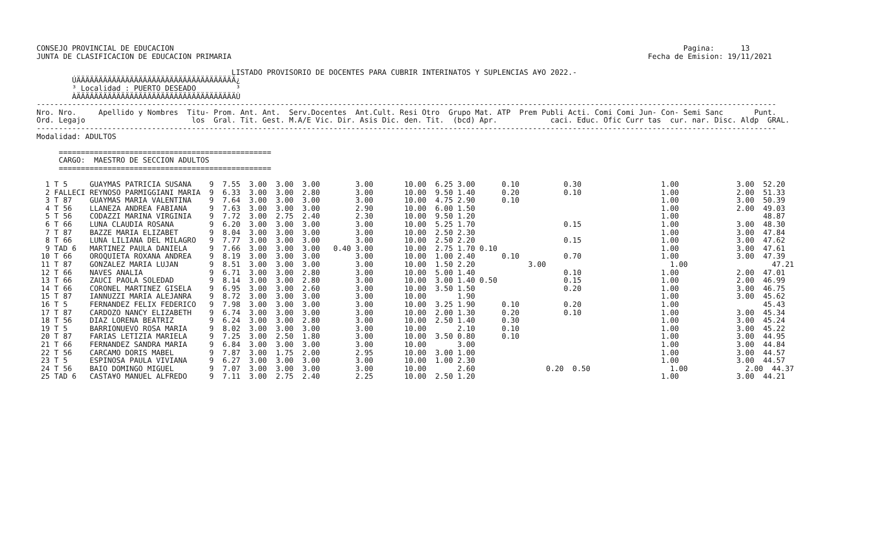CONSEJO PROVINCIAL DE EDUCACION                                                                                                                   Pagina:      13
JUNTA DE CLASIFICACION DE EDUCACION PRIMARIA                                                                                              Fecha de Emision: 19/11/2021

                                            LISTADO PROVISORIO DE DOCENTES PARA CUBRIR INTERINATOS Y SUPLENCIAS A¥O 2022.-
        ÚÄÄÄÄÄÄÄÄÄÄÄÄÄÄÄÄÄÄÄÄÄÄÄÄÄÄÄÄÄÄÄÄÄÄÄÄ¿
        ³ Localidad : PUERTO DESEADO         ³
        ÀÄÄÄÄÄÄÄÄÄÄÄÄÄÄÄÄÄÄÄÄÄÄÄÄÄÄÄÄÄÄÄÄÄÄÄÄÙ
-----------------------------------------------------------------------------------------------------------------------------------------------------------------------
Nro. Nro.     Apellido y Nombres  Titu- Prom. Ant. Ant.  Serv.Docentes  Ant.Cult. Resi Otro  Grupo Mat. ATP  Prem Publi Acti. Comi Comi Jun- Con- Semi Sanc       Punt.
Ord. Legajo                        los  Gral. Tit. Gest. M.A/E Vic. Dir. Asis Dic. den. Tit.  (bcd) Apr.            caci. Educ. Ofic Curr tas  cur. nar. Disc. Aldp  GRAL.
-----------------------------------------------------------------------------------------------------------------------------------------------------------------------
Modalidad: ADULTOS

     ================================================
     CARGO:  MAESTRO DE SECCION ADULTOS
     ================================================

  1 T 5     GUAYMAS PATRICIA SUSANA    9  7.55  3.00  3.00  3.00        3.00       10.00  6.25 3.00      0.10          0.30                  1.00             3.00  52.20
  2 FALLECI REYNOSO PARMIGGIANI MARIA  9  6.33  3.00  3.00  2.80        3.00       10.00  9.50 1.40      0.20          0.10                  1.00             2.00  51.33
  3 T 87    GUAYMAS MARIA VALENTINA    9  7.64  3.00  3.00  3.00        3.00       10.00  4.75 2.90      0.10                                1.00             3.00  50.39
  4 T 56    LLANEZA ANDREA FABIANA     9  7.63  3.00  3.00  3.00        2.90       10.00  6.00 1.50                                          1.00             2.00  49.03
  5 T 56    CODAZZI MARINA VIRGINIA    9  7.72  3.00  2.75  2.40        2.30       10.00  9.50 1.20                                          1.00                   48.87
  6 T 66    LUNA CLAUDIA ROSANA        9  6.20  3.00  3.00  3.00        3.00       10.00  5.25 1.70                    0.15                  1.00             3.00  48.30
  7 T 87    BAZZE MARIA ELIZABET       9  8.04  3.00  3.00  3.00        3.00       10.00  2.50 2.30                                          1.00             3.00  47.84
  8 T 66    LUNA LILIANA DEL MILAGRO   9  7.77  3.00  3.00  3.00        3.00       10.00  2.50 2.20                    0.15                  1.00             3.00  47.62
  9 TAD 6   MARTINEZ PAULA DANIELA     9  7.66  3.00  3.00  3.00   0.40 3.00       10.00  2.75 1.70 0.10                                     1.00             3.00  47.61
 10 T 66    OROQUIETA ROXANA ANDREA    9  8.19  3.00  3.00  3.00        3.00       10.00  1.00 2.40      0.10          0.70                  1.00             3.00  47.39
 11 T 87    GONZALEZ MARIA LUJAN       9  8.51  3.00  3.00  3.00        3.00       10.00  1.50 2.20            3.00                            1.00                   47.21
 12 T 66    NAVES ANALIA               9  6.71  3.00  3.00  2.80        3.00       10.00  5.00 1.40                    0.10                  1.00             2.00  47.01
 13 T 66    ZAUCI PAOLA SOLEDAD        9  8.14  3.00  3.00  2.80        3.00       10.00  3.00 1.40 0.50               0.15                  1.00             2.00  46.99
 14 T 66    CORONEL MARTINEZ GISELA    9  6.95  3.00  3.00  2.60        3.00       10.00  3.50 1.50                    0.20                  1.00             3.00  46.75
 15 T 87    IANNUZZI MARIA ALEJANRA    9  8.72  3.00  3.00  3.00        3.00       10.00       1.90                                          1.00             3.00  45.62
 16 T 5     FERNANDEZ FELIX FEDERICO   9  7.98  3.00  3.00  3.00        3.00       10.00  3.25 1.90      0.10          0.20                  1.00                   45.43
 17 T 87    CARDOZO NANCY ELIZABETH    9  6.74  3.00  3.00  3.00        3.00       10.00  2.00 1.30      0.20          0.10                  1.00             3.00  45.34
 18 T 56    DIAZ LORENA BEATRIZ        9  6.24  3.00  3.00  2.80        3.00       10.00  2.50 1.40      0.30                                1.00             3.00  45.24
 19 T 5     BARRIONUEVO ROSA MARIA     9  8.02  3.00  3.00  3.00        3.00       10.00       2.10      0.10                                1.00             3.00  45.22
 20 T 87    FARIAS LETIZIA MARIELA     9  7.25  3.00  2.50  1.80        3.00       10.00  3.50 0.80      0.10                                1.00             3.00  44.95
 21 T 66    FERNANDEZ SANDRA MARIA     9  6.84  3.00  3.00  3.00        3.00       10.00       3.00                                          1.00             3.00  44.84
 22 T 56    CARCAMO DORIS MABEL        9  7.87  3.00  1.75  2.00        2.95       10.00  3.00 1.00                                          1.00             3.00  44.57
 23 T 5     ESPINOSA PAULA VIVIANA     9  6.27  3.00  3.00  3.00        3.00       10.00  1.00 2.30                                          1.00             3.00  44.57
 24 T 56    BAIO DOMINGO MIGUEL        9  7.07  3.00  3.00  3.00        3.00       10.00       2.60                0.20  0.50                  1.00             2.00  44.37
 25 TAD 6   CASTA¥O MANUEL ALFREDO     9  7.11  3.00  2.75  2.40        2.25       10.00  2.50 1.20                                          1.00             3.00  44.21